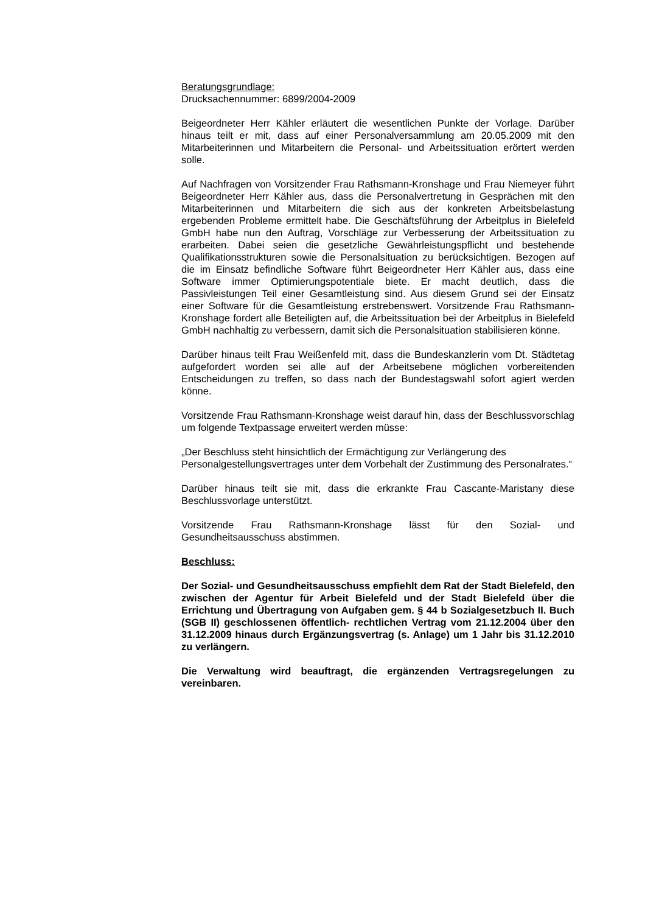Beratungsgrundlage:
Drucksachennummer: 6899/2004-2009
Beigeordneter Herr Kähler erläutert die wesentlichen Punkte der Vorlage. Darüber hinaus teilt er mit, dass auf einer Personalversammlung am 20.05.2009 mit den Mitarbeiterinnen und Mitarbeitern die Personal- und Arbeitssituation erörtert werden solle.
Auf Nachfragen von Vorsitzender Frau Rathsmann-Kronshage und Frau Niemeyer führt Beigeordneter Herr Kähler aus, dass die Personalvertretung in Gesprächen mit den Mitarbeiterinnen und Mitarbeitern die sich aus der konkreten Arbeitsbelastung ergebenden Probleme ermittelt habe. Die Geschäftsführung der Arbeitplus in Bielefeld GmbH habe nun den Auftrag, Vorschläge zur Verbesserung der Arbeitssituation zu erarbeiten. Dabei seien die gesetzliche Gewährleistungspflicht und bestehende Qualifikationsstrukturen sowie die Personalsituation zu berücksichtigen. Bezogen auf die im Einsatz befindliche Software führt Beigeordneter Herr Kähler aus, dass eine Software immer Optimierungspotentiale biete. Er macht deutlich, dass die Passivleistungen Teil einer Gesamtleistung sind. Aus diesem Grund sei der Einsatz einer Software für die Gesamtleistung erstrebenswert. Vorsitzende Frau Rathsmann-Kronshage fordert alle Beteiligten auf, die Arbeitssituation bei der Arbeitplus in Bielefeld GmbH nachhaltig zu verbessern, damit sich die Personalsituation stabilisieren könne.
Darüber hinaus teilt Frau Weißenfeld mit, dass die Bundeskanzlerin vom Dt. Städtetag aufgefordert worden sei alle auf der Arbeitsebene möglichen vorbereitenden Entscheidungen zu treffen, so dass nach der Bundestagswahl sofort agiert werden könne.
Vorsitzende Frau Rathsmann-Kronshage weist darauf hin, dass der Beschlussvorschlag um folgende Textpassage erweitert werden müsse:
„Der Beschluss steht hinsichtlich der Ermächtigung zur Verlängerung des Personalgestellungsvertrages unter dem Vorbehalt der Zustimmung des Personalrates.“
Darüber hinaus teilt sie mit, dass die erkrankte Frau Cascante-Maristany diese Beschlussvorlage unterstützt.
Vorsitzende Frau Rathsmann-Kronshage lässt für den Sozial- und Gesundheitsausschuss abstimmen.
Beschluss:
Der Sozial- und Gesundheitsausschuss empfiehlt dem Rat der Stadt Bielefeld, den zwischen der Agentur für Arbeit Bielefeld und der Stadt Bielefeld über die Errichtung und Übertragung von Aufgaben gem. § 44 b Sozialgesetzbuch II. Buch (SGB II) geschlossenen öffentlich- rechtlichen Vertrag vom 21.12.2004 über den 31.12.2009 hinaus durch Ergänzungsvertrag (s. Anlage) um 1 Jahr bis 31.12.2010 zu verlängern.
Die Verwaltung wird beauftragt, die ergänzenden Vertragsregelungen zu vereinbaren.